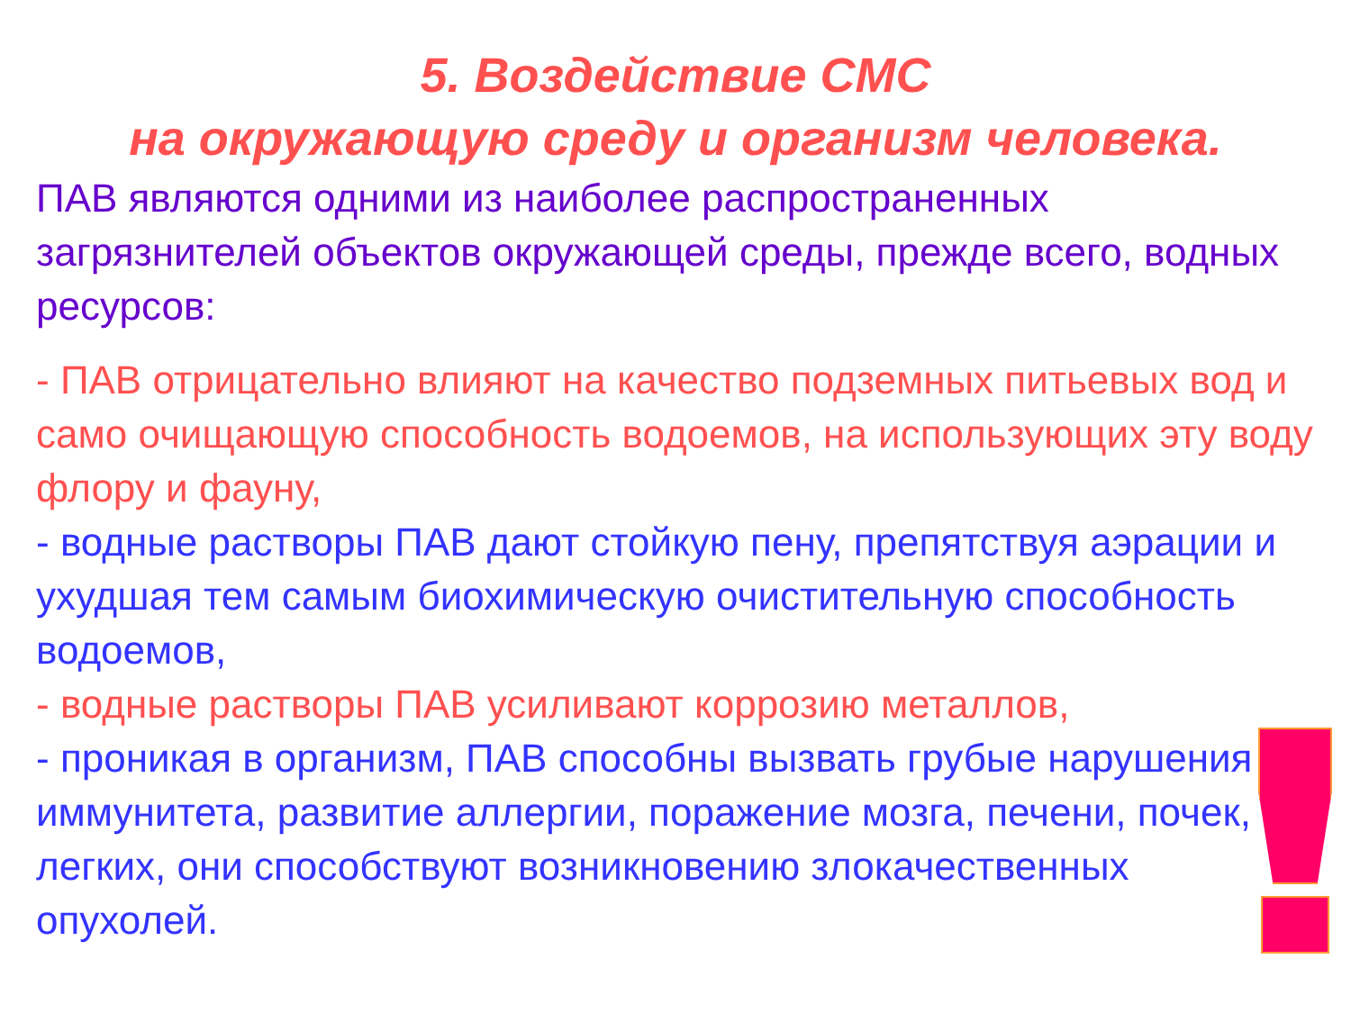5. Воздействие СМС
на окружающую среду и организм человека.
ПАВ являются одними из наиболее распространенных загрязнителей объектов окружающей среды, прежде всего, водных ресурсов:
- ПАВ отрицательно влияют на качество подземных питьевых вод и само очищающую способность водоемов, на использующих эту воду флору и фауну,
- водные растворы ПАВ дают стойкую пену, препятствуя аэрации и ухудшая тем самым биохимическую очистительную способность водоемов,
- водные растворы ПАВ усиливают коррозию металлов,
- проникая в организм, ПАВ способны вызвать грубые нарушения иммунитета, развитие аллергии, поражение мозга, печени, почек, легких, они способствуют возникновению злокачественных опухолей.